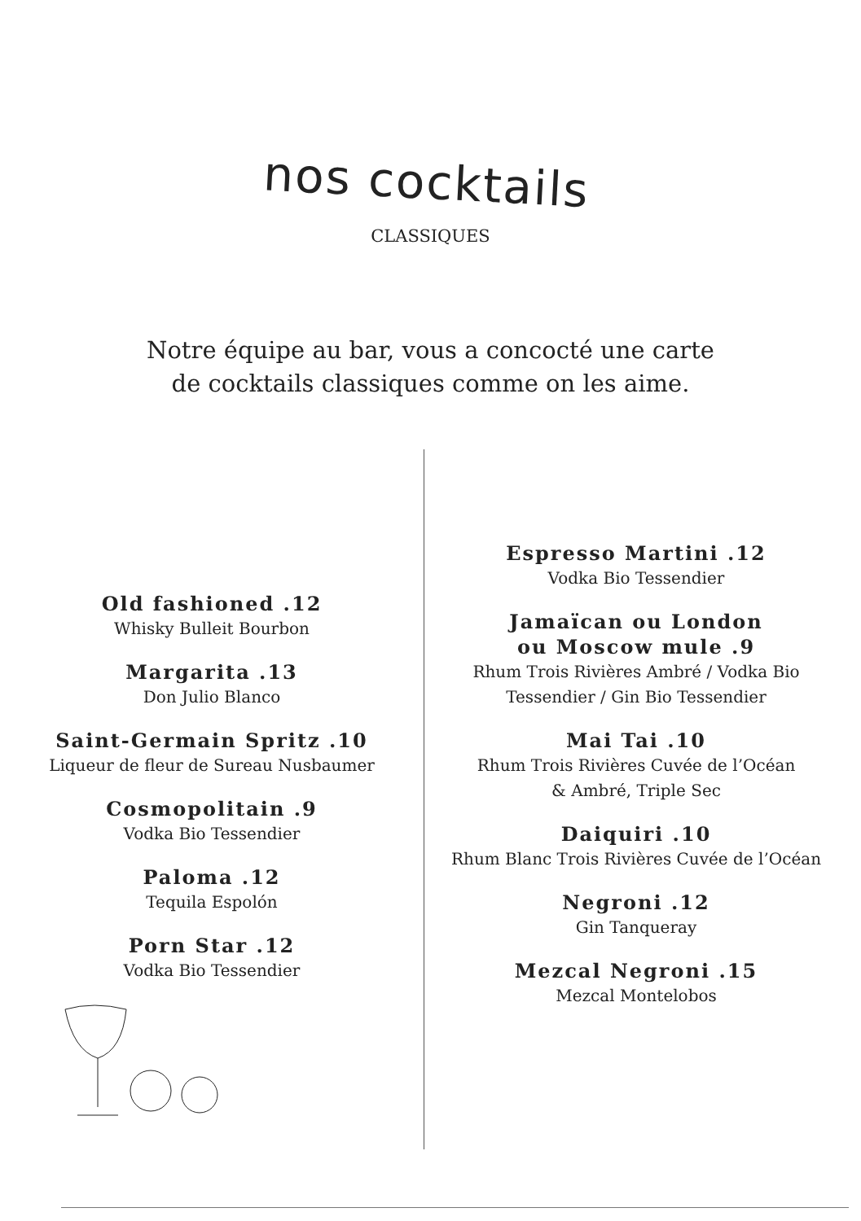nos cocktails
CLASSIQUES
Notre équipe au bar, vous a concocté une carte
de cocktails classiques comme on les aime.
Old fashioned .12
Whisky Bulleit Bourbon
Margarita .13
Don Julio Blanco
Saint-Germain Spritz .10
Liqueur de fleur de Sureau Nusbaumer
Cosmopolitain .9
Vodka Bio Tessendier
Paloma .12
Tequila Espolón
Porn Star .12
Vodka Bio Tessendier
Espresso Martini .12
Vodka Bio Tessendier
Jamaïcan ou London
ou Moscow mule .9
Rhum Trois Rivières Ambré / Vodka Bio
Tessendier / Gin Bio Tessendier
Mai Tai .10
Rhum Trois Rivières Cuvée de l’Océan
& Ambré, Triple Sec
Daiquiri .10
Rhum Blanc Trois Rivières Cuvée de l’Océan
Negroni .12
Gin Tanqueray
Mezcal Negroni .15
Mezcal Montelobos